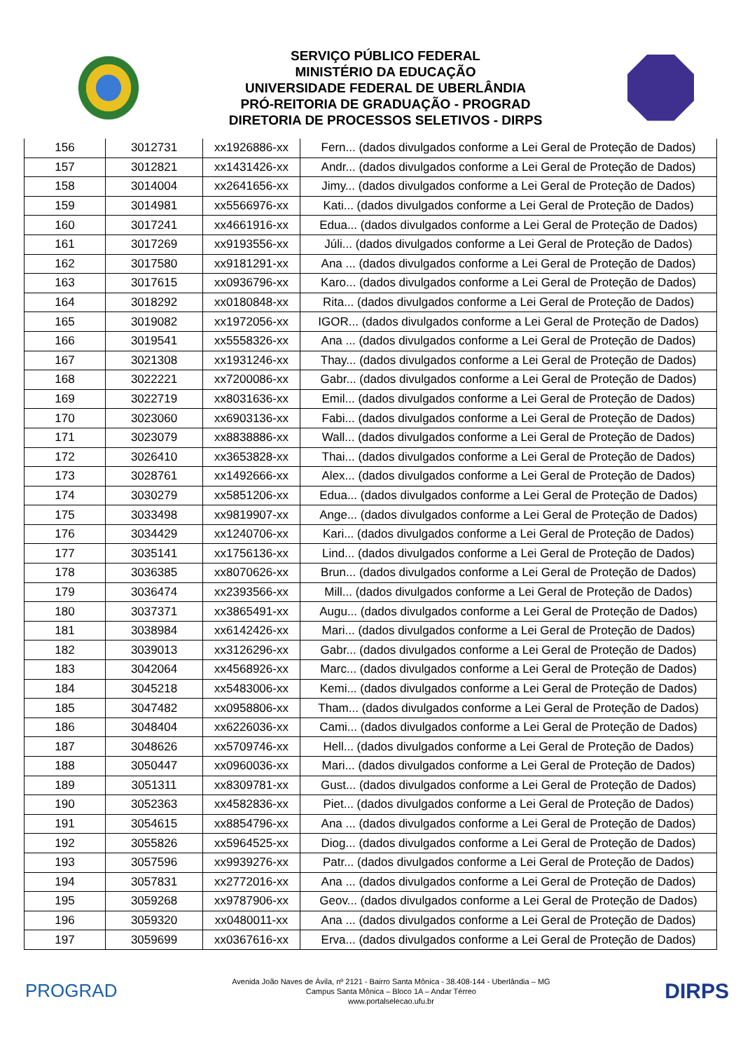SERVIÇO PÚBLICO FEDERAL
MINISTÉRIO DA EDUCAÇÃO
UNIVERSIDADE FEDERAL DE UBERLÂNDIA
PRÓ-REITORIA DE GRADUAÇÃO - PROGRAD
DIRETORIA DE PROCESSOS SELETIVOS - DIRPS
| 156 | 3012731 | xx1926886-xx | Fern... (dados divulgados conforme a Lei Geral de Proteção de Dados) |
| 157 | 3012821 | xx1431426-xx | Andr... (dados divulgados conforme a Lei Geral de Proteção de Dados) |
| 158 | 3014004 | xx2641656-xx | Jimy... (dados divulgados conforme a Lei Geral de Proteção de Dados) |
| 159 | 3014981 | xx5566976-xx | Kati... (dados divulgados conforme a Lei Geral de Proteção de Dados) |
| 160 | 3017241 | xx4661916-xx | Edua... (dados divulgados conforme a Lei Geral de Proteção de Dados) |
| 161 | 3017269 | xx9193556-xx | Júli... (dados divulgados conforme a Lei Geral de Proteção de Dados) |
| 162 | 3017580 | xx9181291-xx | Ana ... (dados divulgados conforme a Lei Geral de Proteção de Dados) |
| 163 | 3017615 | xx0936796-xx | Karo... (dados divulgados conforme a Lei Geral de Proteção de Dados) |
| 164 | 3018292 | xx0180848-xx | Rita... (dados divulgados conforme a Lei Geral de Proteção de Dados) |
| 165 | 3019082 | xx1972056-xx | IGOR... (dados divulgados conforme a Lei Geral de Proteção de Dados) |
| 166 | 3019541 | xx5558326-xx | Ana ... (dados divulgados conforme a Lei Geral de Proteção de Dados) |
| 167 | 3021308 | xx1931246-xx | Thay... (dados divulgados conforme a Lei Geral de Proteção de Dados) |
| 168 | 3022221 | xx7200086-xx | Gabr... (dados divulgados conforme a Lei Geral de Proteção de Dados) |
| 169 | 3022719 | xx8031636-xx | Emil... (dados divulgados conforme a Lei Geral de Proteção de Dados) |
| 170 | 3023060 | xx6903136-xx | Fabi... (dados divulgados conforme a Lei Geral de Proteção de Dados) |
| 171 | 3023079 | xx8838886-xx | Wall... (dados divulgados conforme a Lei Geral de Proteção de Dados) |
| 172 | 3026410 | xx3653828-xx | Thai... (dados divulgados conforme a Lei Geral de Proteção de Dados) |
| 173 | 3028761 | xx1492666-xx | Alex... (dados divulgados conforme a Lei Geral de Proteção de Dados) |
| 174 | 3030279 | xx5851206-xx | Edua... (dados divulgados conforme a Lei Geral de Proteção de Dados) |
| 175 | 3033498 | xx9819907-xx | Ange... (dados divulgados conforme a Lei Geral de Proteção de Dados) |
| 176 | 3034429 | xx1240706-xx | Kari... (dados divulgados conforme a Lei Geral de Proteção de Dados) |
| 177 | 3035141 | xx1756136-xx | Lind... (dados divulgados conforme a Lei Geral de Proteção de Dados) |
| 178 | 3036385 | xx8070626-xx | Brun... (dados divulgados conforme a Lei Geral de Proteção de Dados) |
| 179 | 3036474 | xx2393566-xx | Mill... (dados divulgados conforme a Lei Geral de Proteção de Dados) |
| 180 | 3037371 | xx3865491-xx | Augu... (dados divulgados conforme a Lei Geral de Proteção de Dados) |
| 181 | 3038984 | xx6142426-xx | Mari... (dados divulgados conforme a Lei Geral de Proteção de Dados) |
| 182 | 3039013 | xx3126296-xx | Gabr... (dados divulgados conforme a Lei Geral de Proteção de Dados) |
| 183 | 3042064 | xx4568926-xx | Marc... (dados divulgados conforme a Lei Geral de Proteção de Dados) |
| 184 | 3045218 | xx5483006-xx | Kemi... (dados divulgados conforme a Lei Geral de Proteção de Dados) |
| 185 | 3047482 | xx0958806-xx | Tham... (dados divulgados conforme a Lei Geral de Proteção de Dados) |
| 186 | 3048404 | xx6226036-xx | Cami... (dados divulgados conforme a Lei Geral de Proteção de Dados) |
| 187 | 3048626 | xx5709746-xx | Hell... (dados divulgados conforme a Lei Geral de Proteção de Dados) |
| 188 | 3050447 | xx0960036-xx | Mari... (dados divulgados conforme a Lei Geral de Proteção de Dados) |
| 189 | 3051311 | xx8309781-xx | Gust... (dados divulgados conforme a Lei Geral de Proteção de Dados) |
| 190 | 3052363 | xx4582836-xx | Piet... (dados divulgados conforme a Lei Geral de Proteção de Dados) |
| 191 | 3054615 | xx8854796-xx | Ana ... (dados divulgados conforme a Lei Geral de Proteção de Dados) |
| 192 | 3055826 | xx5964525-xx | Diog... (dados divulgados conforme a Lei Geral de Proteção de Dados) |
| 193 | 3057596 | xx9939276-xx | Patr... (dados divulgados conforme a Lei Geral de Proteção de Dados) |
| 194 | 3057831 | xx2772016-xx | Ana ... (dados divulgados conforme a Lei Geral de Proteção de Dados) |
| 195 | 3059268 | xx9787906-xx | Geov... (dados divulgados conforme a Lei Geral de Proteção de Dados) |
| 196 | 3059320 | xx0480011-xx | Ana ... (dados divulgados conforme a Lei Geral de Proteção de Dados) |
| 197 | 3059699 | xx0367616-xx | Erva... (dados divulgados conforme a Lei Geral de Proteção de Dados) |
PROGRAD
Avenida João Naves de Ávila, nº 2121 - Bairro Santa Mônica - 38.408-144 - Uberlândia – MG
Campus Santa Mônica – Bloco 1A – Andar Térreo
www.portalselecao.ufu.br
DIRPS